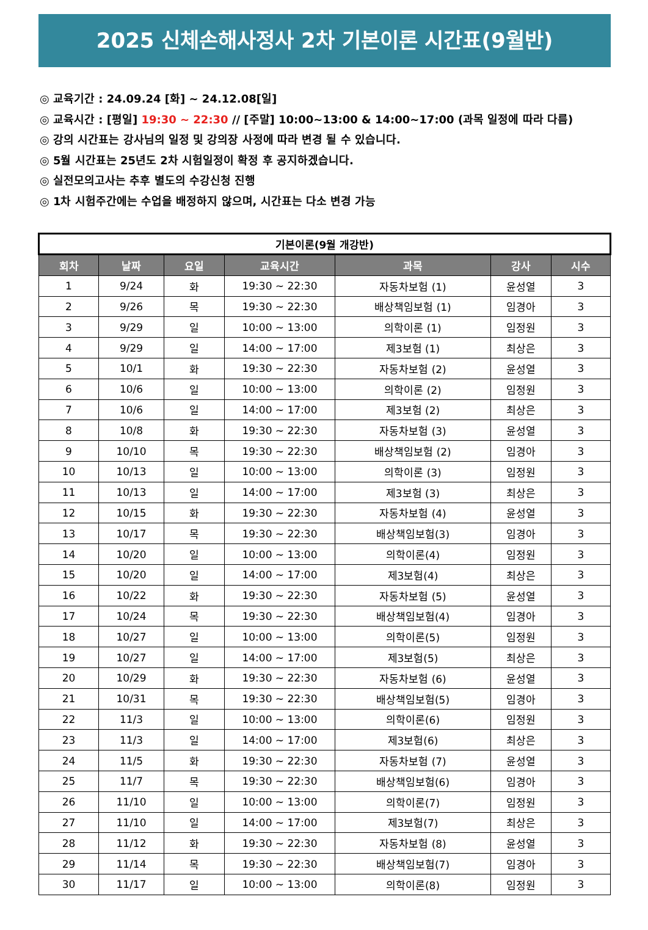2025 신체손해사정사 2차 기본이론 시간표(9월반)
◎ 교육기간 : 24.09.24 [화] ~ 24.12.08[일]
◎ 교육시간 : [평일] 19:30 ~ 22:30 // [주말] 10:00~13:00 & 14:00~17:00 (과목 일정에 따라 다름)
◎ 강의 시간표는 강사님의 일정 및 강의장 사정에 따라 변경 될 수 있습니다.
◎ 5월 시간표는 25년도 2차 시험일정이 확정 후 공지하겠습니다.
◎ 실전모의고사는 추후 별도의 수강신청 진행
◎ 1차 시험주간에는 수업을 배정하지 않으며, 시간표는 다소 변경 가능
| 기본이론(9월 개강반) | | | | | | |
| 회차 | 날짜 | 요일 | 교육시간 | 과목 | 강사 | 시수 |
| 1 | 9/24 | 화 | 19:30 ~ 22:30 | 자동차보험 (1) | 윤성열 | 3 |
| 2 | 9/26 | 목 | 19:30 ~ 22:30 | 배상책임보험 (1) | 임경아 | 3 |
| 3 | 9/29 | 일 | 10:00 ~ 13:00 | 의학이론 (1) | 임정원 | 3 |
| 4 | 9/29 | 일 | 14:00 ~ 17:00 | 제3보험 (1) | 최상은 | 3 |
| 5 | 10/1 | 화 | 19:30 ~ 22:30 | 자동차보험 (2) | 윤성열 | 3 |
| 6 | 10/6 | 일 | 10:00 ~ 13:00 | 의학이론 (2) | 임정원 | 3 |
| 7 | 10/6 | 일 | 14:00 ~ 17:00 | 제3보험 (2) | 최상은 | 3 |
| 8 | 10/8 | 화 | 19:30 ~ 22:30 | 자동차보험 (3) | 윤성열 | 3 |
| 9 | 10/10 | 목 | 19:30 ~ 22:30 | 배상책임보험 (2) | 임경아 | 3 |
| 10 | 10/13 | 일 | 10:00 ~ 13:00 | 의학이론 (3) | 임정원 | 3 |
| 11 | 10/13 | 일 | 14:00 ~ 17:00 | 제3보험 (3) | 최상은 | 3 |
| 12 | 10/15 | 화 | 19:30 ~ 22:30 | 자동차보험 (4) | 윤성열 | 3 |
| 13 | 10/17 | 목 | 19:30 ~ 22:30 | 배상책임보험(3) | 임경아 | 3 |
| 14 | 10/20 | 일 | 10:00 ~ 13:00 | 의학이론(4) | 임정원 | 3 |
| 15 | 10/20 | 일 | 14:00 ~ 17:00 | 제3보험(4) | 최상은 | 3 |
| 16 | 10/22 | 화 | 19:30 ~ 22:30 | 자동차보험 (5) | 윤성열 | 3 |
| 17 | 10/24 | 목 | 19:30 ~ 22:30 | 배상책임보험(4) | 임경아 | 3 |
| 18 | 10/27 | 일 | 10:00 ~ 13:00 | 의학이론(5) | 임정원 | 3 |
| 19 | 10/27 | 일 | 14:00 ~ 17:00 | 제3보험(5) | 최상은 | 3 |
| 20 | 10/29 | 화 | 19:30 ~ 22:30 | 자동차보험 (6) | 윤성열 | 3 |
| 21 | 10/31 | 목 | 19:30 ~ 22:30 | 배상책임보험(5) | 임경아 | 3 |
| 22 | 11/3 | 일 | 10:00 ~ 13:00 | 의학이론(6) | 임정원 | 3 |
| 23 | 11/3 | 일 | 14:00 ~ 17:00 | 제3보험(6) | 최상은 | 3 |
| 24 | 11/5 | 화 | 19:30 ~ 22:30 | 자동차보험 (7) | 윤성열 | 3 |
| 25 | 11/7 | 목 | 19:30 ~ 22:30 | 배상책임보험(6) | 임경아 | 3 |
| 26 | 11/10 | 일 | 10:00 ~ 13:00 | 의학이론(7) | 임정원 | 3 |
| 27 | 11/10 | 일 | 14:00 ~ 17:00 | 제3보험(7) | 최상은 | 3 |
| 28 | 11/12 | 화 | 19:30 ~ 22:30 | 자동차보험 (8) | 윤성열 | 3 |
| 29 | 11/14 | 목 | 19:30 ~ 22:30 | 배상책임보험(7) | 임경아 | 3 |
| 30 | 11/17 | 일 | 10:00 ~ 13:00 | 의학이론(8) | 임정원 | 3 |